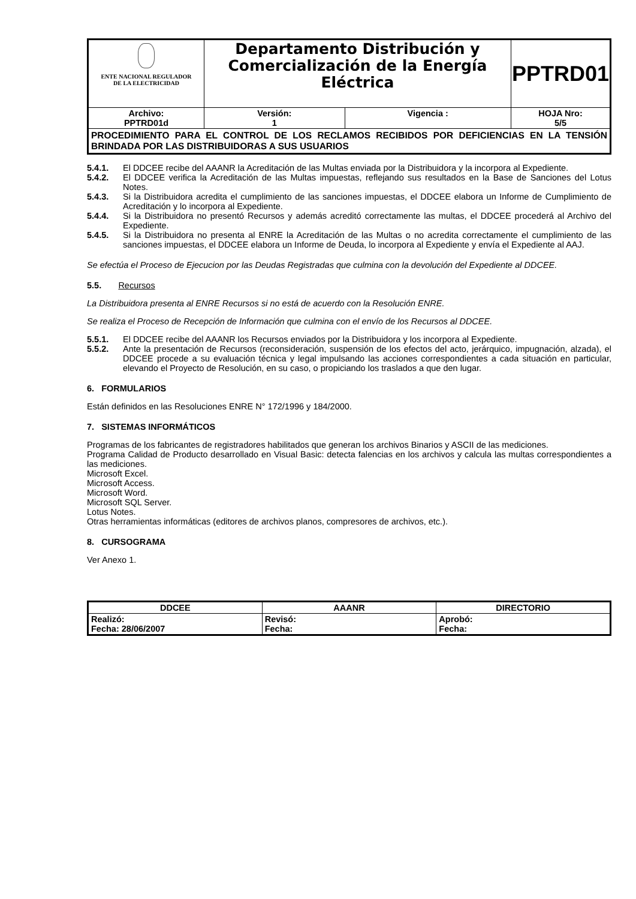| ENTE NACIONAL REGULADOR DE LA ELECTRICIDAD | Departamento Distribución y Comercialización de la Energía Eléctrica | | PPTRD01 |
| Archivo: PPTRD01d | Versión: 1 | Vigencia : | HOJA Nro: 5/5 |
| PROCEDIMIENTO PARA EL CONTROL DE LOS RECLAMOS RECIBIDOS POR DEFICIENCIAS EN LA TENSIÓN BRINDADA POR LAS DISTRIBUIDORAS A SUS USUARIOS | | | |
5.4.1. El DDCEE recibe del AAANR la Acreditación de las Multas enviada por la Distribuidora y la incorpora al Expediente.
5.4.2. El DDCEE verifica la Acreditación de las Multas impuestas, reflejando sus resultados en la Base de Sanciones del Lotus Notes.
5.4.3. Si la Distribuidora acredita el cumplimiento de las sanciones impuestas, el DDCEE elabora un Informe de Cumplimiento de Acreditación y lo incorpora al Expediente.
5.4.4. Si la Distribuidora no presentó Recursos y además acreditó correctamente las multas, el DDCEE procederá al Archivo del Expediente.
5.4.5. Si la Distribuidora no presenta al ENRE la Acreditación de las Multas o no acredita correctamente el cumplimiento de las sanciones impuestas, el DDCEE elabora un Informe de Deuda, lo incorpora al Expediente y envía el Expediente al AAJ.
Se efectúa el Proceso de Ejecucion por las Deudas Registradas que culmina con la devolución del Expediente al DDCEE.
5.5. Recursos
La Distribuidora presenta al ENRE Recursos si no está de acuerdo con la Resolución ENRE.
Se realiza el Proceso de Recepción de Información que culmina con el envío de los Recursos al DDCEE.
5.5.1. El DDCEE recibe del AAANR los Recursos enviados por la Distribuidora y los incorpora al Expediente.
5.5.2. Ante la presentación de Recursos (reconsideración, suspensión de los efectos del acto, jerárquico, impugnación, alzada), el DDCEE procede a su evaluación técnica y legal impulsando las acciones correspondientes a cada situación en particular, elevando el Proyecto de Resolución, en su caso, o propiciando los traslados a que den lugar.
6. FORMULARIOS
Están definidos en las Resoluciones ENRE N° 172/1996 y 184/2000.
7. SISTEMAS INFORMÁTICOS
Programas de los fabricantes de registradores habilitados que generan los archivos Binarios y ASCII de las mediciones.
Programa Calidad de Producto desarrollado en Visual Basic: detecta falencias en los archivos y calcula las multas correspondientes a las mediciones.
Microsoft Excel.
Microsoft Access.
Microsoft Word.
Microsoft SQL Server.
Lotus Notes.
Otras herramientas informáticas (editores de archivos planos, compresores de archivos, etc.).
8. CURSOGRAMA
Ver Anexo 1.
| DDCEE | AAANR | DIRECTORIO |
| --- | --- | --- |
| Realizó: Fecha: 28/06/2007 | Revisó: Fecha: | Aprobó: Fecha: |